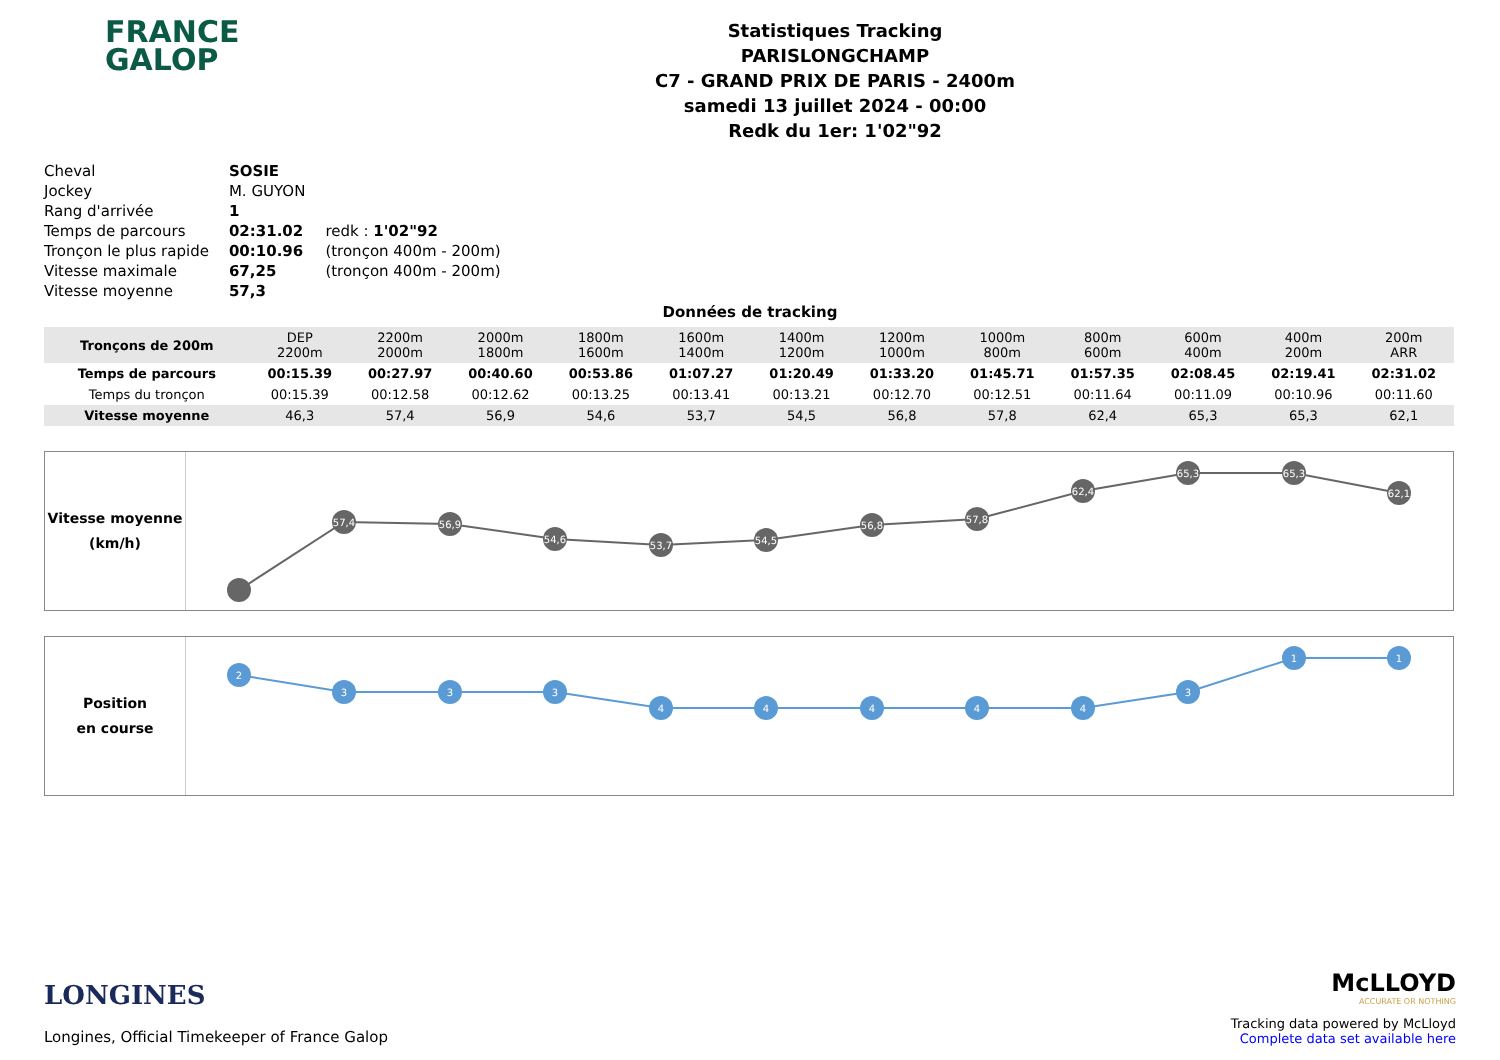FRANCE
GALOP
Statistiques Tracking
PARISLONGCHAMP
C7 - GRAND PRIX DE PARIS - 2400m
samedi 13 juillet 2024 - 00:00
Redk du 1er: 1'02"92
| Cheval | SOSIE | |
| Jockey | M. GUYON | |
| Rang d'arrivée | 1 | |
| Temps de parcours | 02:31.02 | redk : 1'02"92 |
| Tronçon le plus rapide | 00:10.96 | (tronçon 400m - 200m) |
| Vitesse maximale | 67,25 | (tronçon 400m - 200m) |
| Vitesse moyenne | 57,3 | |
Données de tracking
| Tronçons de 200m | DEP 2200m | 2200m 2000m | 2000m 1800m | 1800m 1600m | 1600m 1400m | 1400m 1200m | 1200m 1000m | 1000m 800m | 800m 600m | 600m 400m | 400m 200m | 200m ARR |
| Temps de parcours | 00:15.39 | 00:27.97 | 00:40.60 | 00:53.86 | 01:07.27 | 01:20.49 | 01:33.20 | 01:45.71 | 01:57.35 | 02:08.45 | 02:19.41 | 02:31.02 |
| Temps du tronçon | 00:15.39 | 00:12.58 | 00:12.62 | 00:13.25 | 00:13.41 | 00:13.21 | 00:12.70 | 00:12.51 | 00:11.64 | 00:11.09 | 00:10.96 | 00:11.60 |
| Vitesse moyenne | 46,3 | 57,4 | 56,9 | 54,6 | 53,7 | 54,5 | 56,8 | 57,8 | 62,4 | 65,3 | 65,3 | 62,1 |
Vitesse moyenne
(km/h)
57,4
56,9
54,6
53,7
54,5
56,8
57,8
62,4
65,3
65,3
62,1
Position
en course
2
3
3
3
4
4
4
4
4
3
1
1
LONGINES
Longines, Official Timekeeper of France Galop
McLLOYD
ACCURATE OR NOTHING
Tracking data powered by McLloyd
Complete data set available here